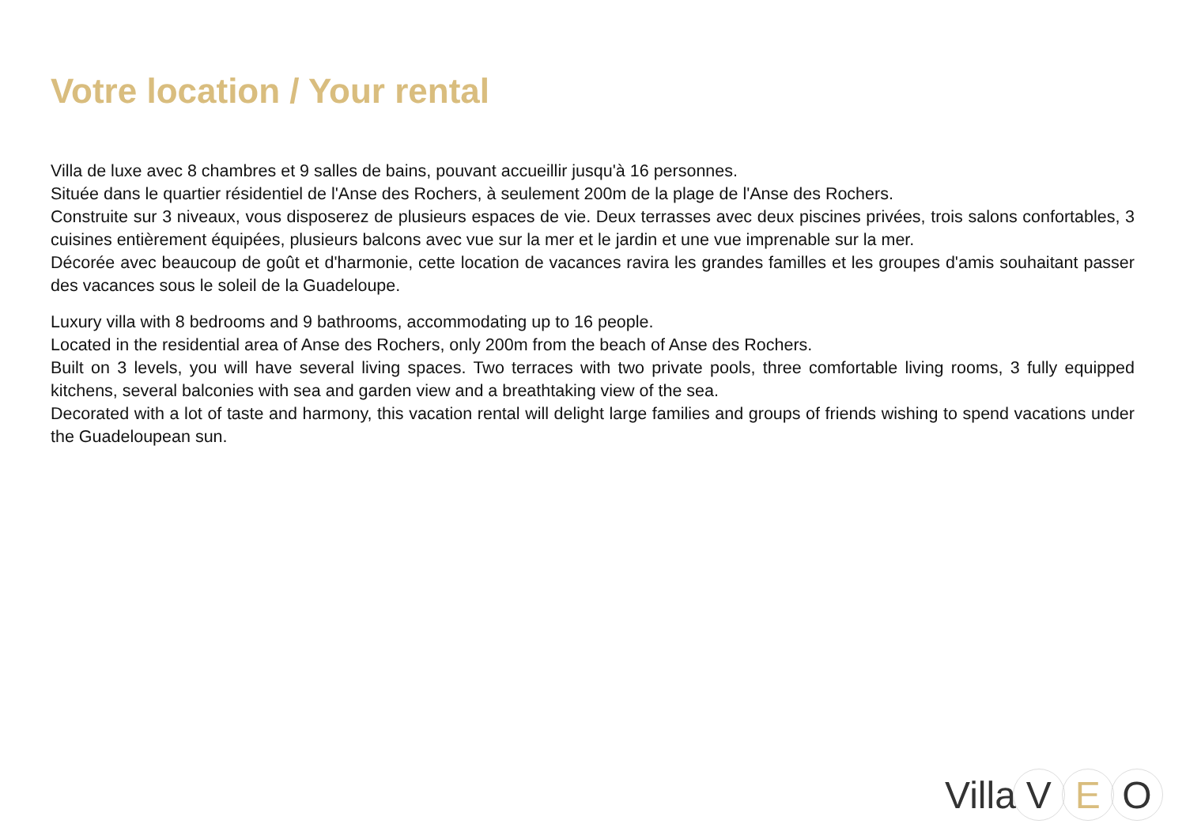Votre location / Your rental
Villa de luxe avec 8 chambres et 9 salles de bains, pouvant accueillir jusqu'à 16 personnes.
Située dans le quartier résidentiel de l'Anse des Rochers, à seulement 200m de la plage de l'Anse des Rochers.
Construite sur 3 niveaux, vous disposerez de plusieurs espaces de vie. Deux terrasses avec deux piscines privées, trois salons confortables, 3 cuisines entièrement équipées, plusieurs balcons avec vue sur la mer et le jardin et une vue imprenable sur la mer.
Décorée avec beaucoup de goût et d'harmonie, cette location de vacances ravira les grandes familles et les groupes d'amis souhaitant passer des vacances sous le soleil de la Guadeloupe.
Luxury villa with 8 bedrooms and 9 bathrooms, accommodating up to 16 people.
Located in the residential area of Anse des Rochers, only 200m from the beach of Anse des Rochers.
Built on 3 levels, you will have several living spaces. Two terraces with two private pools, three comfortable living rooms, 3 fully equipped kitchens, several balconies with sea and garden view and a breathtaking view of the sea.
Decorated with a lot of taste and harmony, this vacation rental will delight large families and groups of friends wishing to spend vacations under the Guadeloupean sun.
Villa V E O